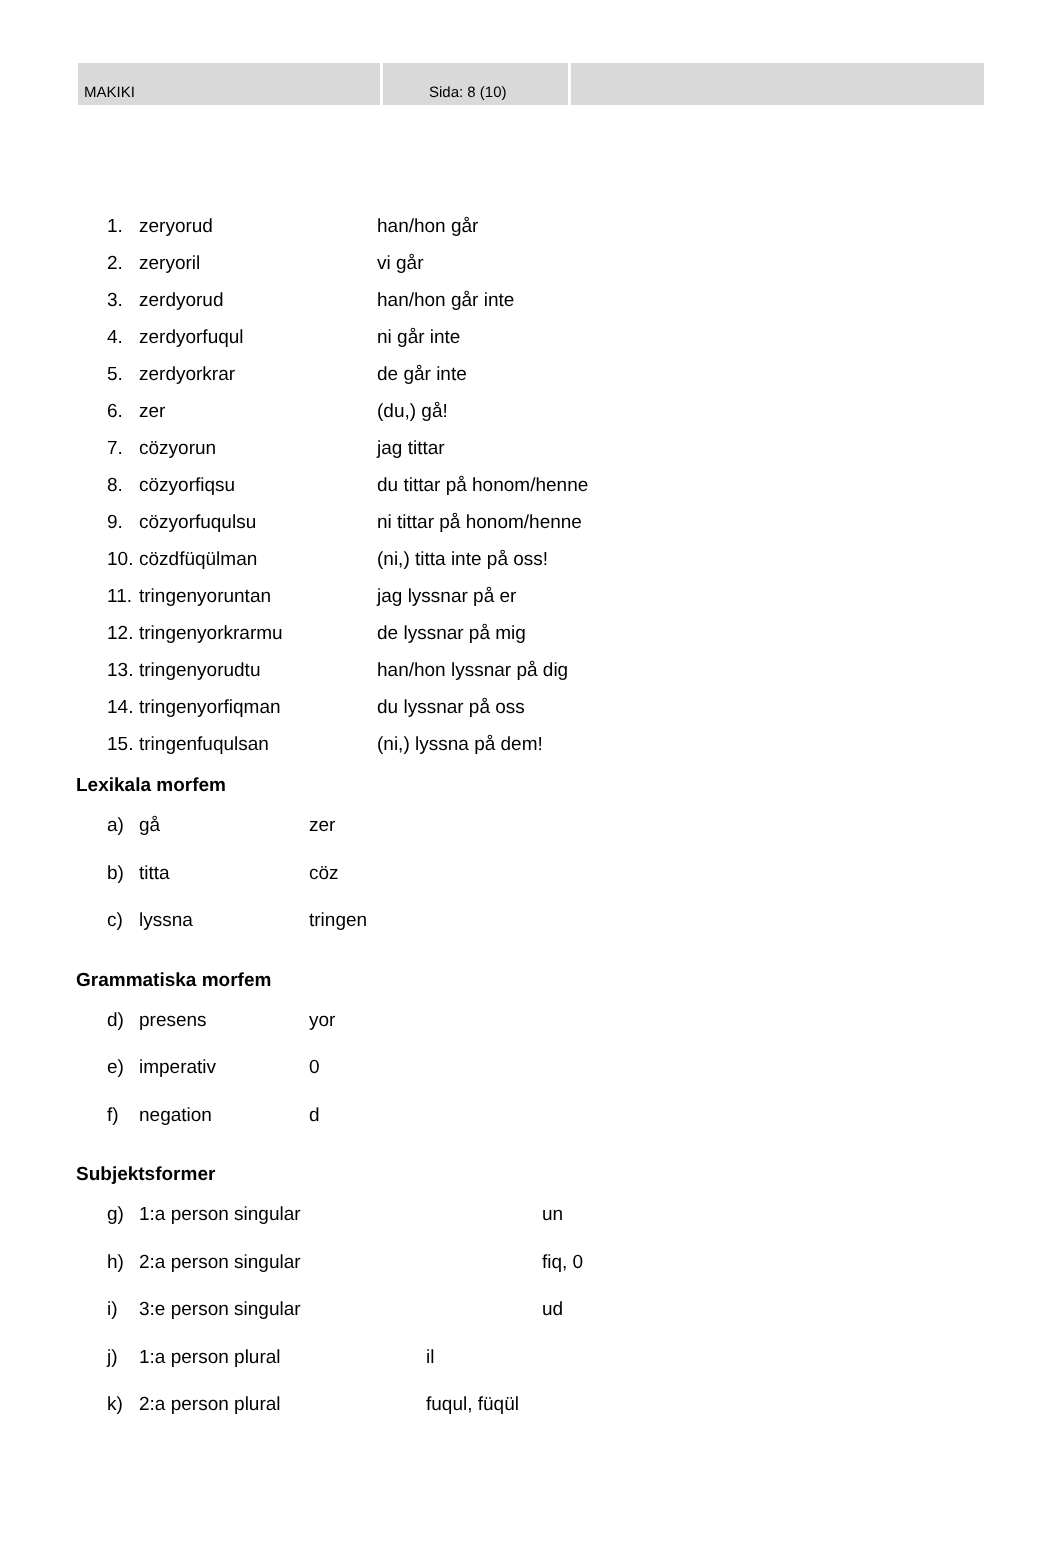MAKIKI Sida: 8 (10)
1. zeryorud han/hon går
2. zeryoril vi går
3. zerdyorud han/hon går inte
4. zerdyorfuqul ni går inte
5. zerdyorkrar de går inte
6. zer (du,) gå!
7. cözyorun jag tittar
8. cözyorfiqsu du tittar på honom/henne
9. cözyorfuqulsu ni tittar på honom/henne
10. cözdfüqülman (ni,) titta inte på oss!
11. tringenyoruntan jag lyssnar på er
12. tringenyorkrarmu de lyssnar på mig
13. tringenyorudtu han/hon lyssnar på dig
14. tringenyorfiqman du lyssnar på oss
15. tringenfuqulsan (ni,) lyssna på dem!
Lexikala morfem
a) gå zer
b) titta cöz
c) lyssna tringen
Grammatiska morfem
d) presens yor
e) imperativ 0
f) negation d
Subjektsformer
g) 1:a person singular un
h) 2:a person singular fiq, 0
i) 3:e person singular ud
j) 1:a person plural il
k) 2:a person plural fuqul, füqül